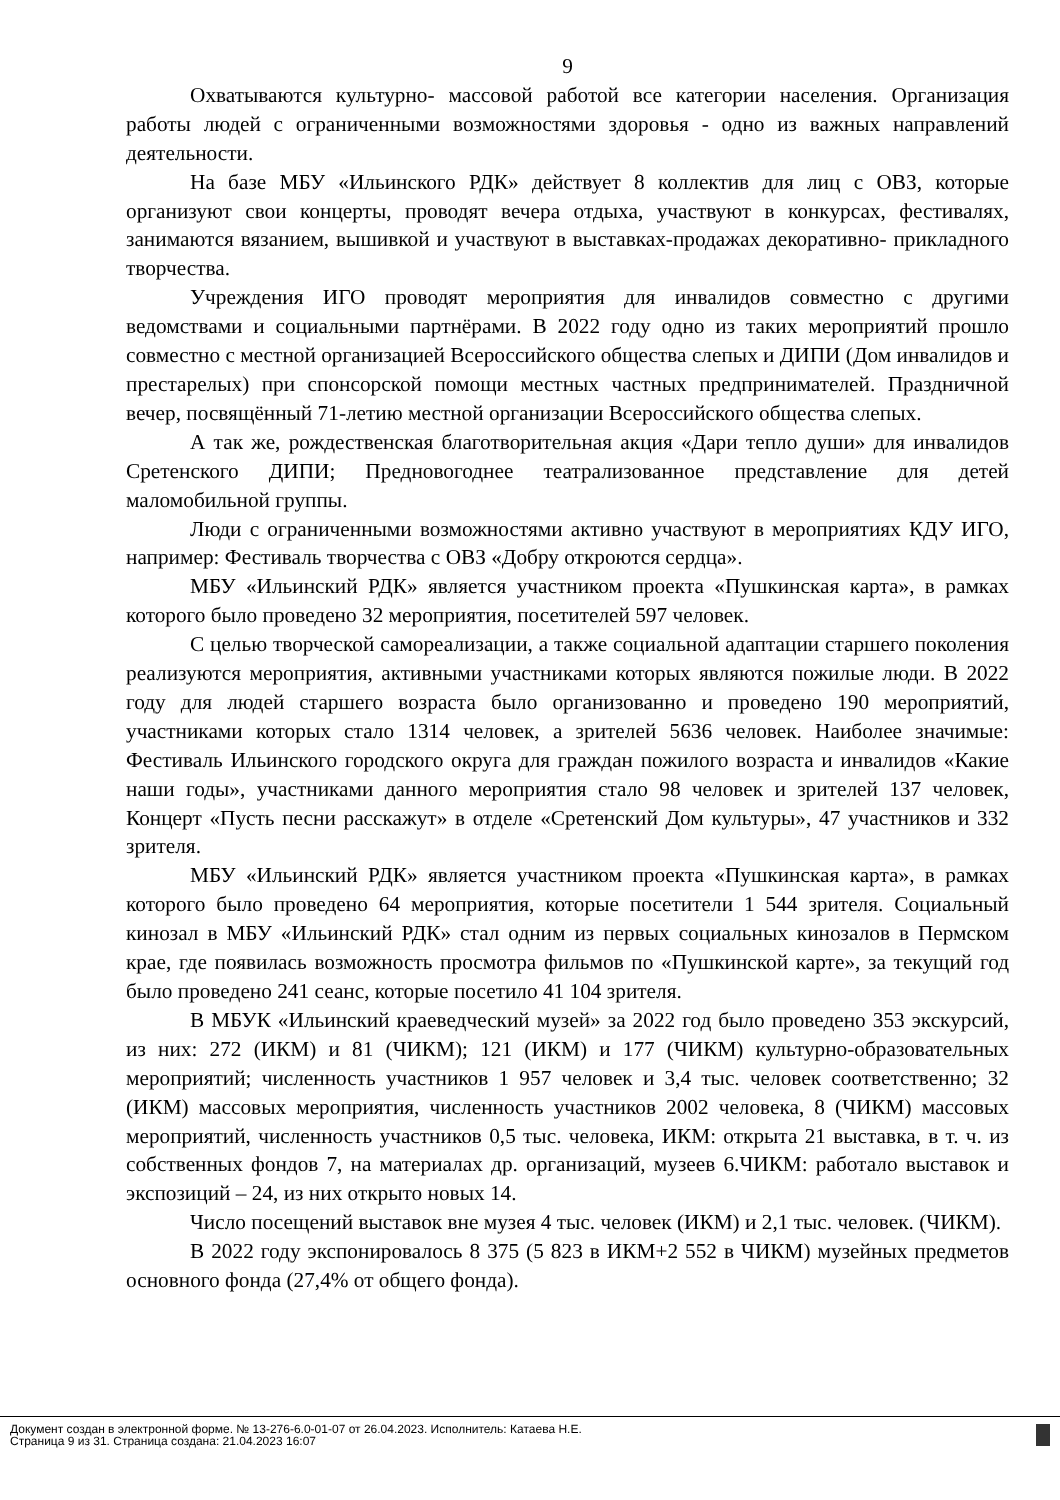9
Охватываются культурно- массовой работой все категории населения. Организация работы людей с ограниченными возможностями здоровья - одно из важных направлений деятельности.
На базе МБУ «Ильинского РДК» действует 8 коллектив для лиц с ОВЗ, которые организуют свои концерты, проводят вечера отдыха, участвуют в конкурсах, фестивалях, занимаются вязанием, вышивкой и участвуют в выставках-продажах декоративно- прикладного творчества.
Учреждения ИГО проводят мероприятия для инвалидов совместно с другими ведомствами и социальными партнёрами. В 2022 году одно из таких мероприятий прошло совместно с местной организацией Всероссийского общества слепых и ДИПИ (Дом инвалидов и престарелых) при спонсорской помощи местных частных предпринимателей. Праздничной вечер, посвящённый 71-летию местной организации Всероссийского общества слепых.
А так же, рождественская благотворительная акция «Дари тепло души» для инвалидов Сретенского ДИПИ; Предновогоднее театрализованное представление для детей маломобильной группы.
Люди с ограниченными возможностями активно участвуют в мероприятиях КДУ ИГО, например: Фестиваль творчества с ОВЗ «Добру откроются сердца».
МБУ «Ильинский РДК» является участником проекта «Пушкинская карта», в рамках которого было проведено 32 мероприятия, посетителей 597 человек.
С целью творческой самореализации, а также социальной адаптации старшего поколения реализуются мероприятия, активными участниками которых являются пожилые люди. В 2022 году для людей старшего возраста было организованно и проведено 190 мероприятий, участниками которых стало 1314 человек, а зрителей 5636 человек. Наиболее значимые: Фестиваль Ильинского городского округа для граждан пожилого возраста и инвалидов «Какие наши годы», участниками данного мероприятия стало 98 человек и зрителей 137 человек, Концерт «Пусть песни расскажут» в отделе «Сретенский Дом культуры», 47 участников и 332 зрителя.
МБУ «Ильинский РДК» является участником проекта «Пушкинская карта», в рамках которого было проведено 64 мероприятия, которые посетители 1 544 зрителя. Социальный кинозал в МБУ «Ильинский РДК» стал одним из первых социальных кинозалов в Пермском крае, где появилась возможность просмотра фильмов по «Пушкинской карте», за текущий год было проведено 241 сеанс, которые посетило 41 104 зрителя.
В МБУК «Ильинский краеведческий музей» за 2022 год было проведено 353 экскурсий, из них: 272 (ИКМ) и 81 (ЧИКМ); 121 (ИКМ) и 177 (ЧИКМ) культурно-образовательных мероприятий; численность участников 1 957 человек и 3,4 тыс. человек соответственно; 32 (ИКМ) массовых мероприятия, численность участников 2002 человека, 8 (ЧИКМ) массовых мероприятий, численность участников 0,5 тыс. человека, ИКМ: открыта 21 выставка, в т. ч. из собственных фондов 7, на материалах др. организаций, музеев 6.ЧИКМ: работало выставок и экспозиций – 24, из них открыто новых 14.
Число посещений выставок вне музея 4 тыс. человек (ИКМ) и 2,1 тыс. человек. (ЧИКМ).
В 2022 году экспонировалось 8 375 (5 823 в ИКМ+2 552 в ЧИКМ) музейных предметов основного фонда (27,4% от общего фонда).
Документ создан в электронной форме. № 13-276-6.0-01-07 от 26.04.2023. Исполнитель: Катаева Н.Е.
Страница 9 из 31. Страница создана: 21.04.2023 16:07